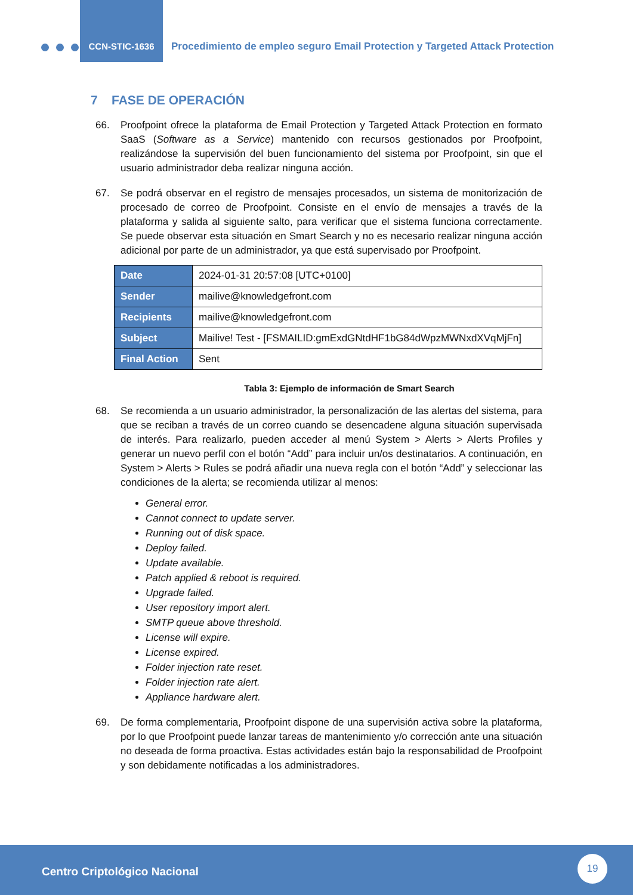CCN-STIC-1636
Procedimiento de empleo seguro Email Protection y Targeted Attack Protection
7 FASE DE OPERACIÓN
66. Proofpoint ofrece la plataforma de Email Protection y Targeted Attack Protection en formato SaaS (Software as a Service) mantenido con recursos gestionados por Proofpoint, realizándose la supervisión del buen funcionamiento del sistema por Proofpoint, sin que el usuario administrador deba realizar ninguna acción.
67. Se podrá observar en el registro de mensajes procesados, un sistema de monitorización de procesado de correo de Proofpoint. Consiste en el envío de mensajes a través de la plataforma y salida al siguiente salto, para verificar que el sistema funciona correctamente. Se puede observar esta situación en Smart Search y no es necesario realizar ninguna acción adicional por parte de un administrador, ya que está supervisado por Proofpoint.
| Date | 2024-01-31 20:57:08 [UTC+0100] |
| Sender | mailive@knowledgefront.com |
| Recipients | mailive@knowledgefront.com |
| Subject | Mailive! Test - [FSMAILID:gmExdGNtdHF1bG84dWpzMWNxdXVqMjFn] |
| Final Action | Sent |
Tabla 3: Ejemplo de información de Smart Search
68. Se recomienda a un usuario administrador, la personalización de las alertas del sistema, para que se reciban a través de un correo cuando se desencadene alguna situación supervisada de interés. Para realizarlo, pueden acceder al menú System > Alerts > Alerts Profiles y generar un nuevo perfil con el botón “Add” para incluir un/os destinatarios. A continuación, en System > Alerts > Rules se podrá añadir una nueva regla con el botón “Add” y seleccionar las condiciones de la alerta; se recomienda utilizar al menos:
General error.
Cannot connect to update server.
Running out of disk space.
Deploy failed.
Update available.
Patch applied & reboot is required.
Upgrade failed.
User repository import alert.
SMTP queue above threshold.
License will expire.
License expired.
Folder injection rate reset.
Folder injection rate alert.
Appliance hardware alert.
69. De forma complementaria, Proofpoint dispone de una supervisión activa sobre la plataforma, por lo que Proofpoint puede lanzar tareas de mantenimiento y/o corrección ante una situación no deseada de forma proactiva. Estas actividades están bajo la responsabilidad de Proofpoint y son debidamente notificadas a los administradores.
Centro Criptológico Nacional
19